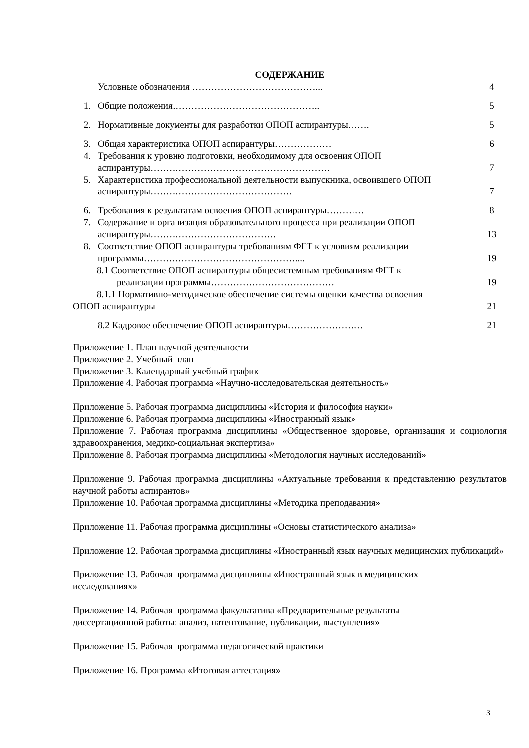СОДЕРЖАНИЕ
Условные обозначения …………………………………...
4
1. Общие положения………………………………………..
5
2. Нормативные документы для разработки ОПОП аспирантуры…….
5
3. Общая характеристика ОПОП аспирантуры………………
6
4. Требования к уровню подготовки, необходимому для освоения ОПОП аспирантуры…………………………………………………
7
5. Характеристика профессиональной деятельности выпускника, освоившего ОПОП аспирантуры………………………………………
7
6. Требования к результатам освоения ОПОП аспирантуры…………
8
7. Содержание и организация образовательного процесса при реализации ОПОП аспирантуры………………………………….
13
8. Соответствие ОПОП аспирантуры требованиям ФГТ к условиям реализации программы…………………………………………....
19
8.1 Соответствие ОПОП аспирантуры общесистемным требованиям ФГТ к
реализации программы…………………………………
19
8.1.1 Нормативно-методическое обеспечение системы оценки качества освоения
ОПОП аспирантуры
21
8.2 Кадровое обеспечение ОПОП аспирантуры……………………
21
Приложение 1. План научной деятельности
Приложение 2. Учебный план
Приложение 3. Календарный учебный график
Приложение 4. Рабочая программа «Научно-исследовательская деятельность»
Приложение 5. Рабочая программа дисциплины «История и философия науки»
Приложение 6. Рабочая программа дисциплины «Иностранный язык»
Приложение 7. Рабочая программа дисциплины «Общественное здоровье, организация и социология здравоохранения, медико-социальная экспертиза»
Приложение 8. Рабочая программа дисциплины «Методология научных исследований»
Приложение 9. Рабочая программа дисциплины «Актуальные требования к представлению результатов научной работы аспирантов»
Приложение 10. Рабочая программа дисциплины «Методика преподавания»
Приложение 11. Рабочая программа дисциплины «Основы статистического анализа»
Приложение 12. Рабочая программа дисциплины «Иностранный язык научных медицинских публикаций»
Приложение 13. Рабочая программа дисциплины «Иностранный язык в медицинских
исследованиях»
Приложение 14. Рабочая программа факультатива «Предварительные результаты
диссертационной работы: анализ, патентование, публикации, выступления»
Приложение 15. Рабочая программа педагогической практики
Приложение 16. Программа «Итоговая аттестация»
3